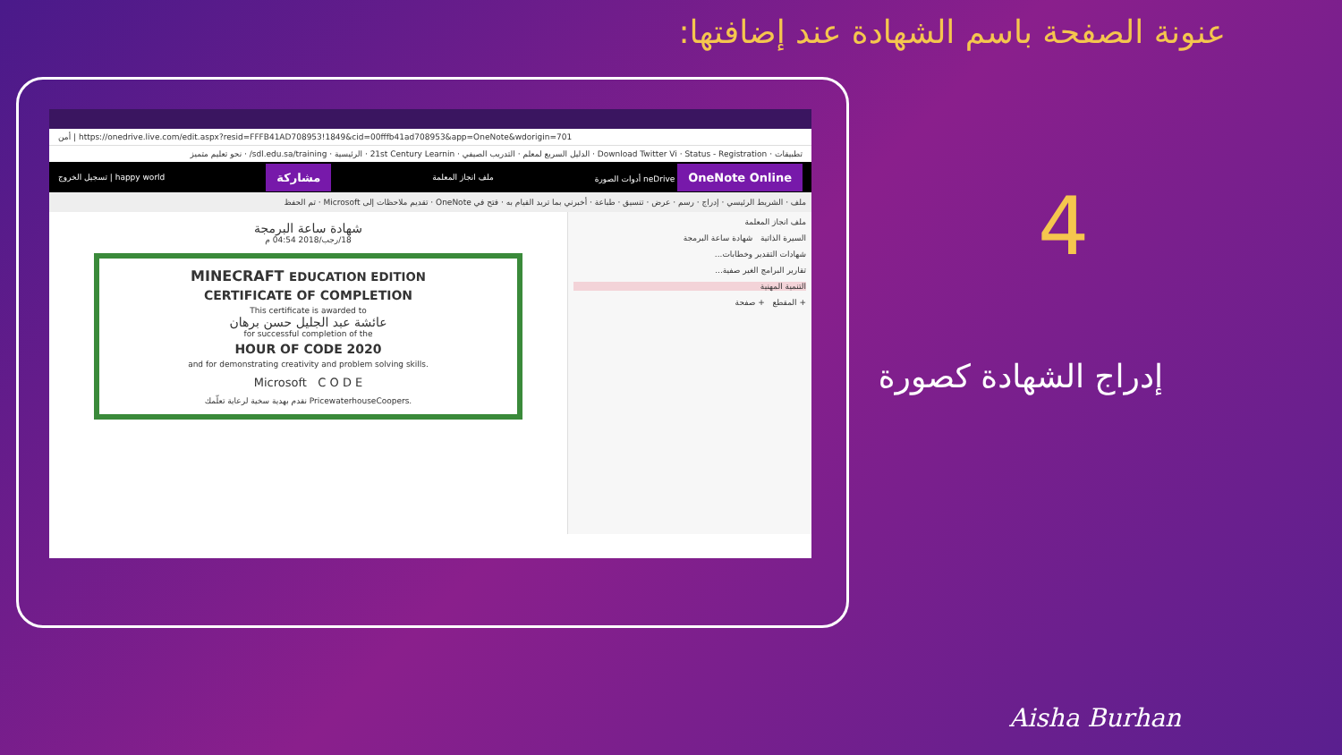عنونة الصفحة باسم الشهادة عند إضافتها:
أمن | https://onedrive.live.com/edit.aspx?resid=FFFB41AD708953!1849&cid=00fffb41ad708953&app=OneNote&wdorigin=701
تطبيقات · Download Twitter Vi · Status - Registration · الدليل السريع لمعلم · التدريب الصيفي · 21st Century Learnin · الرئيسية · sdl.edu.sa/training/ · نحو تعليم متميز
تسجيل الخروج | happy world مشاركة ملف انجاز المعلمة أدوات الصورة neDrive OneNote Online
ملف · الشريط الرئيسي · إدراج · رسم · عرض · تنسيق · طباعة · أخبرني بما تريد القيام به · فتح في OneNote · تقديم ملاحظات إلى Microsoft · تم الحفظ
شهادة ساعة البرمجة
18/رجب/2018 04:54 م
MINECRAFT EDUCATION EDITION
CERTIFICATE OF COMPLETION
This certificate is awarded to
عائشة عبد الجليل حسن برهان
for successful completion of the
HOUR OF CODE 2020
and for demonstrating creativity and problem solving skills.
Microsoft C O D E
نقدم بهدية سخية لرعاية تعلّمك PricewaterhouseCoopers.
ملف انجاز المعلمة
السيرة الذاتية شهادة ساعة البرمجة
شهادات التقدير وخطابات...
تقارير البرامج الغير صفية...
التنمية المهنية
+ المقطع + صفحة
4
إدراج الشهادة كصورة
Aisha Burhan